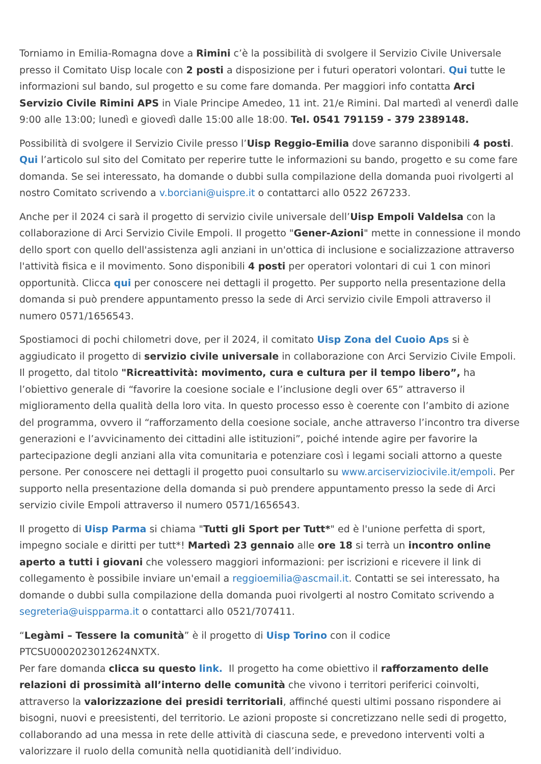Torniamo in Emilia-Romagna dove a Rimini c’è la possibilità di svolgere il Servizio Civile Universale presso il Comitato Uisp locale con 2 posti a disposizione per i futuri operatori volontari. Qui tutte le informazioni sul bando, sul progetto e su come fare domanda. Per maggiori info contatta Arci Servizio Civile Rimini APS in Viale Principe Amedeo, 11 int. 21/e Rimini. Dal martedì al venerdì dalle 9:00 alle 13:00; lunedì e giovedì dalle 15:00 alle 18:00. Tel. 0541 791159 - 379 2389148.
Possibilità di svolgere il Servizio Civile presso l’Uisp Reggio-Emilia dove saranno disponibili 4 posti. Qui l’articolo sul sito del Comitato per reperire tutte le informazioni su bando, progetto e su come fare domanda. Se sei interessato, ha domande o dubbi sulla compilazione della domanda puoi rivolgerti al nostro Comitato scrivendo a v.borciani@uispre.it o contattarci allo 0522 267233.
Anche per il 2024 ci sarà il progetto di servizio civile universale dell’Uisp Empoli Valdelsa con la collaborazione di Arci Servizio Civile Empoli. Il progetto "Gener-Azioni" mette in connessione il mondo dello sport con quello dell'assistenza agli anziani in un'ottica di inclusione e socializzazione attraverso l'attività fisica e il movimento. Sono disponibili 4 posti per operatori volontari di cui 1 con minori opportunità. Clicca qui per conoscere nei dettagli il progetto. Per supporto nella presentazione della domanda si può prendere appuntamento presso la sede di Arci servizio civile Empoli attraverso il numero 0571/1656543.
Spostiamoci di pochi chilometri dove, per il 2024, il comitato Uisp Zona del Cuoio Aps si è aggiudicato il progetto di servizio civile universale in collaborazione con Arci Servizio Civile Empoli. Il progetto, dal titolo "Ricreattività: movimento, cura e cultura per il tempo libero”, ha l’obiettivo generale di “favorire la coesione sociale e l’inclusione degli over 65” attraverso il miglioramento della qualità della loro vita. In questo processo esso è coerente con l’ambito di azione del programma, ovvero il “rafforzamento della coesione sociale, anche attraverso l’incontro tra diverse generazioni e l’avvicinamento dei cittadini alle istituzioni”, poiché intende agire per favorire la partecipazione degli anziani alla vita comunitaria e potenziare così i legami sociali attorno a queste persone. Per conoscere nei dettagli il progetto puoi consultarlo su www.arciserviziocivile.it/empoli. Per supporto nella presentazione della domanda si può prendere appuntamento presso la sede di Arci servizio civile Empoli attraverso il numero 0571/1656543.
Il progetto di Uisp Parma si chiama "Tutti gli Sport per Tutt*" ed è l'unione perfetta di sport, impegno sociale e diritti per tutt*! Martedì 23 gennaio alle ore 18 si terrà un incontro online aperto a tutti i giovani che volessero maggiori informazioni: per iscrizioni e ricevere il link di collegamento è possibile inviare un'email a reggioemilia@ascmail.it. Contatti se sei interessato, ha domande o dubbi sulla compilazione della domanda puoi rivolgerti al nostro Comitato scrivendo a segreteria@uispparma.it o contattarci allo 0521/707411.
“Legàmi – Tessere la comunità” è il progetto di Uisp Torino con il codice PTCSU0002023012624NXTX.
Per fare domanda clicca su questo link. Il progetto ha come obiettivo il rafforzamento delle relazioni di prossimità all’interno delle comunità che vivono i territori periferici coinvolti, attraverso la valorizzazione dei presidi territoriali, affinché questi ultimi possano rispondere ai bisogni, nuovi e preesistenti, del territorio. Le azioni proposte si concretizzano nelle sedi di progetto, collaborando ad una messa in rete delle attività di ciascuna sede, e prevedono interventi volti a valorizzare il ruolo della comunità nella quotidianità dell’individuo.